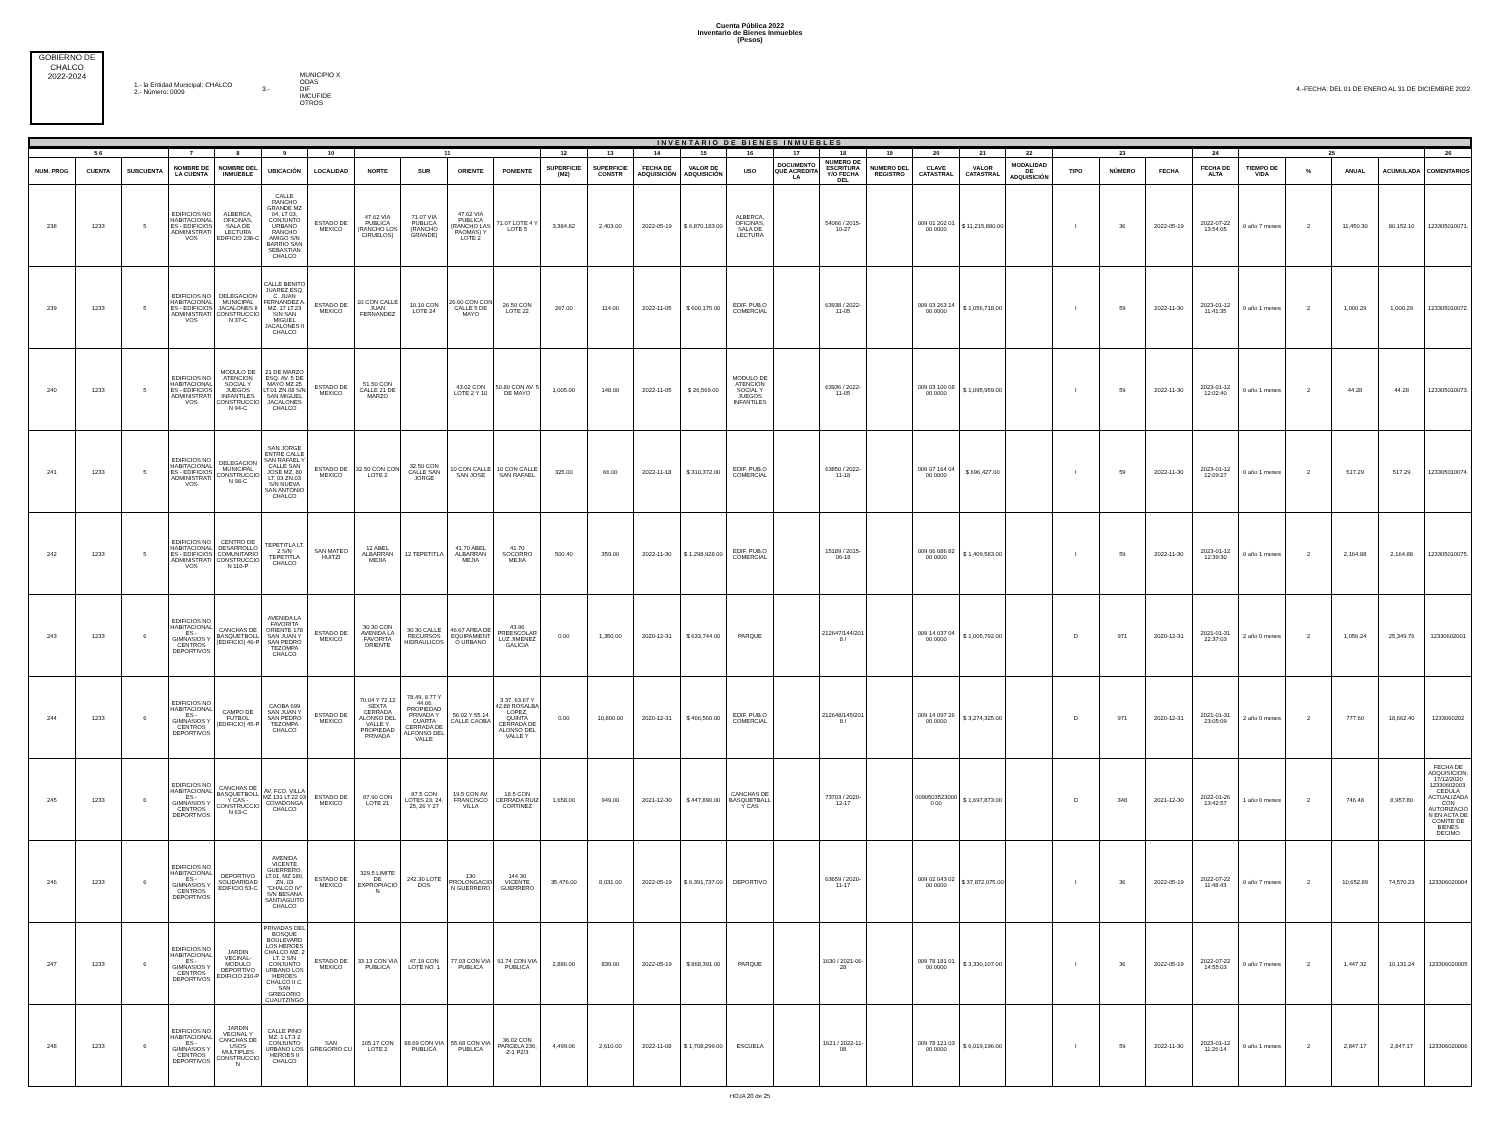Cuenta Pública 2022
Inventario de Bienes Inmuebles
(Pesos)
GOBIERNO DE
CHALCO
2022-2024
1.- la Entidad Municipal: CHALCO
2.- Número: 0009
3.-
MUNICIPIO X
ODAS
DIF
IMCUFIDE
OTROS
4.-FECHA: DEL 01 DE ENERO AL 31 DE DICIEMBRE 2022
INVENTARIO DE BIENES INMUEBLES
| 5 6 | | | 7 | 8 | 9 | 10 | 11 | | | | 12 | 13 | 14 | 15 | 16 | 17 | 18 | 19 | 20 | 21 | 22 | 23 | | | 24 | 25 | | | | 26 |
| --- | --- | --- | --- | --- | --- | --- | --- | --- | --- | --- | --- | --- | --- | --- | --- | --- | --- | --- | --- | --- | --- | --- | --- | --- | --- | --- | --- | --- | --- | --- |
| NUM. PROG | CUENTA | SUBCUENTA | NOMBRE DE LA CUENTA | NOMBRE DEL INMUEBLE | UBICACIÓN | LOCALIDAD | NORTE | SUR | ORIENTE | PONIENTE | SUPERFICIE (M2) | SUPERFICIE CONSTR | FECHA DE ADQUISICIÓN | VALOR DE ADQUISICIÓN | USO | DOCUMENTO QUE ACREDITA LA | NUMERO DE ESCRITURA Y/O FECHA DEL | NUMERO DEL REGISTRO | CLAVE CATASTRAL | VALOR CATASTRAL | MODALIDAD DE ADQUISICIÓN | TIPO | NÚMERO | FECHA | FECHA DE ALTA | TIEMPO DE VIDA | % | ANUAL | ACUMULADA | COMENTARIOS |
| 238 | 1233 | 5 | EDIFICIOS NO HABITACIONALES - EDIFICIOS ADMINISTRATIVOS | ALBERCA, OFICINAS, SALA DE LECTURA EDIFICIO 238-C | CALLE RANCHO GRANDE MZ 04, LT 03, CONJUNTO URBANO RANCHO AMIGO S/N BARRIO SAN SEBASTIAN CHALCO | ESTADO DE MEXICO | 47.62 VIA PUBLICA (RANCHO LOS CIRUELOS) | 71.07 VIA PUBLICA (RANCHO GRANDE) | 47.62 VIA PUBLICA (RANCHO LAS PAOMAS) Y LOTE 2 | 71.07 LOTE 4 Y LOTE 5 | 3,384.82 | 2,403.00 | 2022-05-19 | $ 6,870,183.00 | ALBERCA, OFICINAS, SALA DE LECTURA | | 54066 / 2015-10-27 | | 009 01 202 01 00 0000 | $ 11,215,880.00 | | I | 36 | 2022-05-19 | 2022-07-22 13:54:05 | 0 año 7 meses | 2 | 11,450.30 | 80,152.10 | 123305010071. |
| 239 | 1233 | 5 | EDIFICIOS NO HABITACIONALES - EDIFICIOS ADMINISTRATIVOS | DELEGACION MUNICIPAL JACALONES II CONSTRUCCION 37-C | CALLE BENITO JUAREZ ESQ. C. JUAN FERNANDEZ A. MZ. 17 LT.23 S/N SAN MIGUEL JACALONES II CHALCO | ESTADO DE MEXICO | 10 CON CALLE JUAN FERNANDEZ | 10.10 CON LOTE 24 | 26.60 CON CON CALLE 5 DE MAYO | 26.50 CON LOTE 22 | 267.00 | 114.00 | 2022-11-05 | $ 600,175.00 | EDIF. PUB.O COMERCIAL | | 63938 / 2022-11-05 | | 009 03 263 14 00 0000 | $ 1,056,718.00 | | I | 59 | 2022-11-30 | 2023-01-12 11:41:35 | 0 año 1 meses | 2 | 1,000.29 | 1,000.29 | 123305010072. |
| 240 | 1233 | 5 | EDIFICIOS NO HABITACIONALES - EDIFICIOS ADMINISTRATIVOS | MODULO DE ATENCION SOCIAL Y JUEGOS INFANTILES CONSTRUCCION 94-C | 21 DE MARZO ESQ. AV. 5 DE MAYO MZ.25 LT.01 ZN.08 S/N SAN MIGUEL JACALONES CHALCO | ESTADO DE MEXICO | 51.50 CON CALLE 21 DE MARZO | | 43.02 CON LOTE 2 Y 10 | 50.80 CON AV. 5 DE MAYO | 1,005.00 | 148.00 | 2022-11-05 | $ 26,569.00 | MODULO DE ATENCION SOCIAL Y JUEGOS INFANTILES | | 63936 / 2022-11-05 | | 009 03 100 08 00 0000 | $ 1,095,959.00 | | I | 59 | 2022-11-30 | 2023-01-12 12:02:40 | 0 año 1 meses | 2 | 44.28 | 44.28 | 123305010073. |
| 241 | 1233 | 5 | EDIFICIOS NO HABITACIONALES - EDIFICIOS ADMINISTRATIVOS | DELEGACION MUNICIPAL CONSTRUCCION 98-C | SAN JORGE ENTRE CALLE SAN RAFAEL Y CALLE SAN JOSE MZ. 80 LT. 03 ZN.03 S/N NUEVA SAN ANTONIO CHALCO | ESTADO DE MEXICO | 32.50 CON CON LOTE 2 | 32.50 CON CALLE SAN JORGE | 10 CON CALLE SAN JOSE | 10 CON CALLE SAN RAFAEL | 325.00 | 66.00 | 2022-11-18 | $ 310,372.00 | EDIF. PUB.O COMERCIAL | | 63850 / 2022-11-18 | | 009 07 164 04 00 0000 | $ 696,427.00 | | I | 59 | 2022-11-30 | 2023-01-12 12:09:27 | 0 año 1 meses | 2 | 517.29 | 517.29 | 123305010074. |
| 242 | 1233 | 5 | EDIFICIOS NO HABITACIONALES - EDIFICIOS ADMINISTRATIVOS | CENTRO DE DESARROLLO COMUNITARIO CONSTRUCCION 110-P | TEPETITLA LT. 2 S/N TEPETITLA CHALCO | SAN MATEO HUITZI | 12 ABEL ALBARRAN MEJIA | 12 TEPETITLA | 41.70 ABEL ALBARRAN MEJIA | 41.70 SOCORRO MEJIA | 500.40 | 359.00 | 2022-11-30 | $ 1,298,928.00 | EDIF. PUB.O COMERCIAL | | 15189 / 2015-06-18 | | 009 06 086 82 00 0000 | $ 1,409,583.00 | | I | 59 | 2022-11-30 | 2023-01-12 12:39:30 | 0 año 1 meses | 2 | 2,164.88 | 2,164.88 | 123305010075. |
| 243 | 1233 | 6 | EDIFICIOS NO HABITACIONALES - GIMNASIOS Y CENTROS DEPORTIVOS | CANCHAS DE BASQUETBOLL (EDIFICIO) 46-P | AVENIDA LA FAVORITA ORIENTE 178 SAN JUAN Y SAN PEDRO TEZOMPA CHALCO | ESTADO DE MEXICO | 30.30 CON AVENIDA LA FAVORITA ORIENTE | 30.30 CALLE RECURSOS HIDRAULICOS | 46.67 AREA DE EQUIPAMIENTO URBANO | 43.96 PREESCOLAR LUZ JIMENEZ GALICIA | 0.00 | 1,350.00 | 2020-12-31 | $ 633,744.00 | PARQUE | | 212647/144/2018 / | | 009 14 037 04 00 0000 | $ 1,005,792.00 | | D | 971 | 2020-12-31 | 2021-01-31 22:37:03 | 2 año 0 meses | 2 | 1,056.24 | 25,349.76 | 12330602001 |
| 244 | 1233 | 6 | EDIFICIOS NO HABITACIONALES - GIMNASIOS Y CENTROS DEPORTIVOS | CAMPO DE FUTBOL (EDIFICIO) 45-P | CAOBA 699 SAN JUAN Y SAN PEDRO TEZOMPA CHALCO | ESTADO DE MEXICO | 70.04 Y 72.12 SEXTA CERRADA ALONSO DEL VALLE Y PROPIEDAD PRIVADA | 78.49, 8.77 Y 44.06 PROPIEDAD PRIVADA Y CUARTA CERRADA DE ALFONSO DEL VALLE | 56.02 Y 55.14 CALLE CAOBA | 3.37, 63.67 Y 42.88 ROSALBA LOPEZ, QUINTA CERRADA DE ALONSO DEL VALLE Y | 0.00 | 10,800.00 | 2020-12-31 | $ 466,560.00 | EDIF. PUB.O COMERCIAL | | 212648/145/2018 / | | 009 14 097 26 00 0000 | $ 3,274,325.00 | | D | 971 | 2020-12-31 | 2021-01-31 23:05:09 | 2 año 0 meses | 2 | 777.60 | 18,662.40 | 1233060202 |
| 245 | 1233 | 6 | EDIFICIOS NO HABITACIONALES - GIMNASIOS Y CENTROS DEPORTIVOS | CANCHAS DE BASQUETBOLL Y CAS - CONSTRUCCION 63-C | AV. FCO. VILLA MZ.131 LT.22 03 COVADONGA CHALCO | ESTADO DE MEXICO | 87.90 CON LOTE 21 | 87.5 CON LOTES 23, 24, 25, 26 Y 27 | 19.5 CON AV. FRANCISCO VILLA | 18.5 CON CERRADA RUIZ CORTINEZ | 1,658.00 | 949.00 | 2021-12-30 | $ 447,890.00 | CANCHAS DE BASQUETBALL Y CAS | | 73703 / 2020-12-17 | | 00905035230000 00 | $ 1,697,873.00 | | D | 348 | 2021-12-30 | 2022-01-26 13:42:57 | 1 año 0 meses | 2 | 746.48 | 8,957.80 | FECHA DE ADQUISICION: 17/12/2020 12330602003. CEDULA ACTUALIZADA CON AUTORIZACION EN ACTA DE COMITE DE BIENES DECIMO |
| 246 | 1233 | 6 | EDIFICIOS NO HABITACIONALES - GIMNASIOS Y CENTROS DEPORTIVOS | DEPORTIVO SOLIDARIDAD EDIFICIO 53-C | AVENIDA VICENTE GUERRERO, LT.01, MZ 180, ZN. 03 "CHALCO IV" S/N BESANA SANTIAGUITO CHALCO | ESTADO DE MEXICO | 329.5 LIMITE DE EXPROPIACION | 242.30 LOTE DOS | 130 PROLONGACION GUERRERO | 144.30 VICENTE GUERRERO | 35,476.00 | 8,031.00 | 2022-05-19 | $ 6,391,737.00 | DEPORTIVO | | 63659 / 2020-11-17 | | 009 02 043 02 00 0000 | $ 37,872,075.00 | | I | 36 | 2022-05-19 | 2022-07-22 11:48:43 | 0 año 7 meses | 2 | 10,652.89 | 74,570.23 | 123306020004 |
| 247 | 1233 | 6 | EDIFICIOS NO HABITACIONALES - GIMNASIOS Y CENTROS DEPORTIVOS | JARDIN VECINAL-MODULO DEPORTIVO EDIFICIO 210-P | PRIVADAS DEL BOSQUE BOULEVARD LOS HEROES CHALCO MZ. 2 LT. 2 S/N CONJUNTO URBANO LOS HEROES CHALCO II C. SAN GREGORIO CUAUTZINGO | ESTADO DE MEXICO | 33.13 CON VIA PUBLICA | 47.19 CON LOTE NO. 1 | 77.03 CON VIA PUBLICA | 91.74 CON VIA PUBLICA | 2,886.00 | 839.00 | 2022-05-19 | $ 868,391.00 | PARQUE | | 1630 / 2021-06-28 | | 009 78 181 01 00 0000 | $ 3,330,107.00 | | I | 36 | 2022-05-19 | 2022-07-22 14:55:03 | 0 año 7 meses | 2 | 1,447.32 | 10,131.24 | 123306020005 |
| 248 | 1233 | 6 | EDIFICIOS NO HABITACIONALES - GIMNASIOS Y CENTROS DEPORTIVOS | JARDIN VECINAL Y CANCHAS DE USOS MULTIPLES CONSTRUCCION | CALLE PINO MZ. 1 LT.3 2 CONJUNTO URBANO LOS HEROES II CHALCO | SAN GREGORIO CU | 105.17 CON LOTE 2 | 88.69 CON VIA PUBLICA | 55.68 CON VIA PUBLICA | 36.02 CON PARCELA 236, Z-1 P2/3 | 4,499.06 | 2,610.00 | 2022-11-08 | $ 1,708,299.00 | ESCUELA | | 1621 / 2022-11-08 | | 009 78 121 03 00 0000 | $ 6,019,196.00 | | I | 59 | 2022-11-30 | 2023-01-12 11:26:14 | 0 año 1 meses | 2 | 2,847.17 | 2,847.17 | 123306020006 |
HOJA 20 de 25